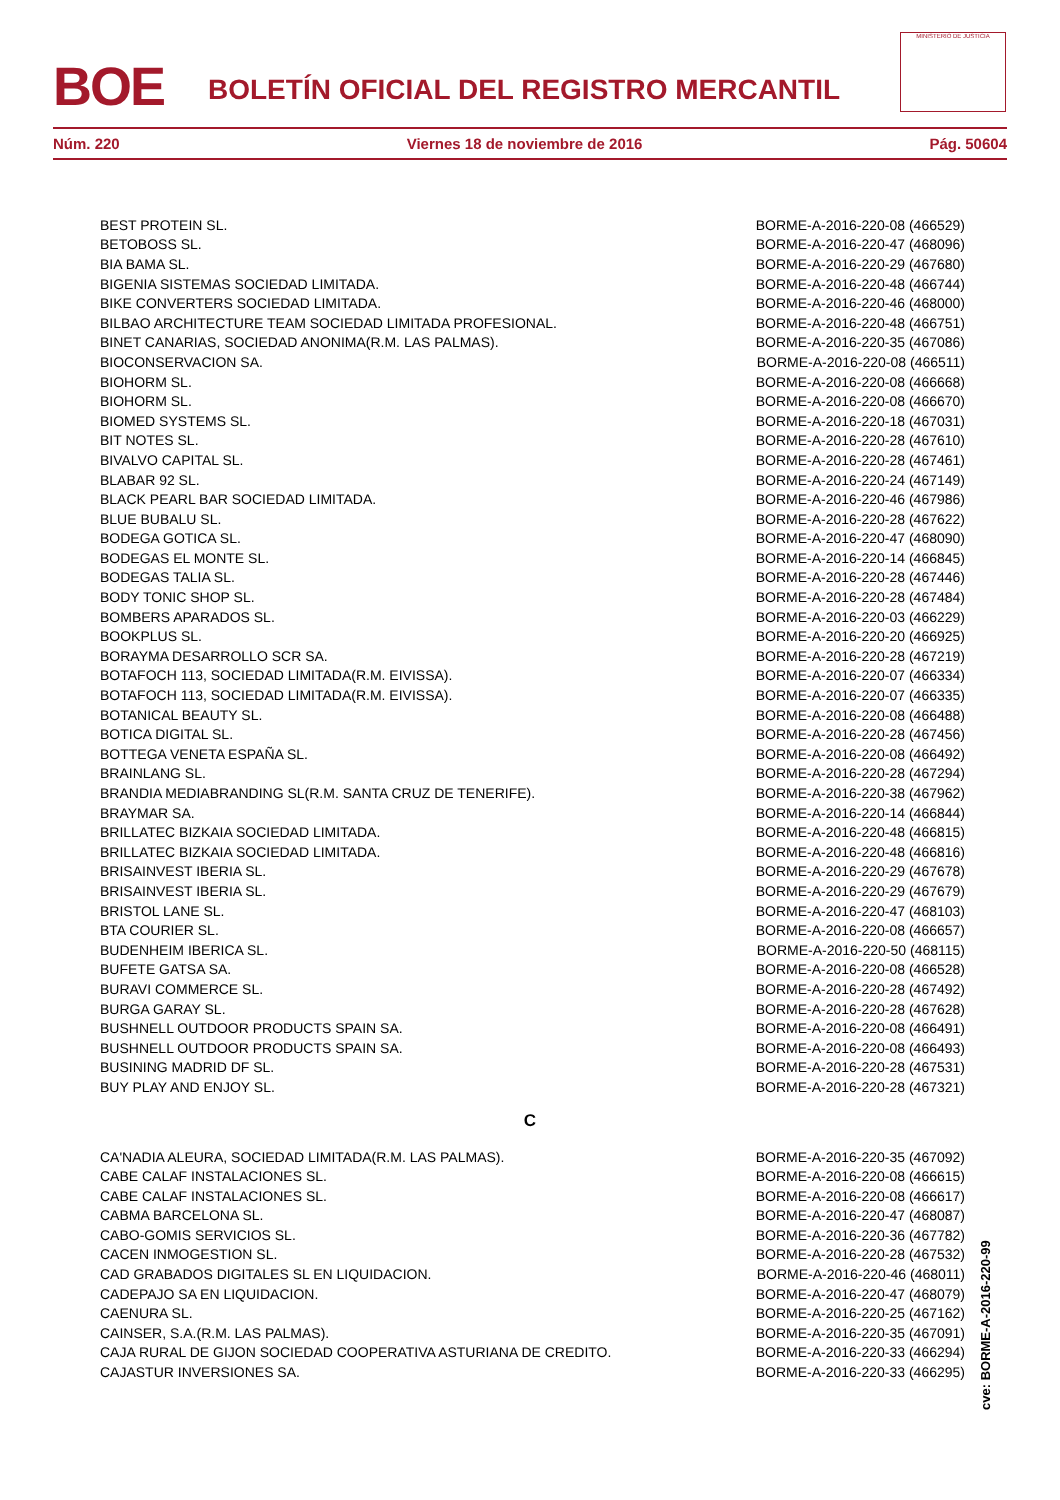BOE
BOLETÍN OFICIAL DEL REGISTRO MERCANTIL
MINISTERIO DE JUSTICIA
Núm. 220 Viernes 18 de noviembre de 2016 Pág. 50604
| BEST PROTEIN SL. | BORME-A-2016-220-08 (466529) |
| BETOBOSS SL. | BORME-A-2016-220-47 (468096) |
| BIA BAMA SL. | BORME-A-2016-220-29 (467680) |
| BIGENIA SISTEMAS SOCIEDAD LIMITADA. | BORME-A-2016-220-48 (466744) |
| BIKE CONVERTERS SOCIEDAD LIMITADA. | BORME-A-2016-220-46 (468000) |
| BILBAO ARCHITECTURE TEAM SOCIEDAD LIMITADA PROFESIONAL. | BORME-A-2016-220-48 (466751) |
| BINET CANARIAS, SOCIEDAD ANONIMA(R.M. LAS PALMAS). | BORME-A-2016-220-35 (467086) |
| BIOCONSERVACION SA. | BORME-A-2016-220-08 (466511) |
| BIOHORM SL. | BORME-A-2016-220-08 (466668) |
| BIOHORM SL. | BORME-A-2016-220-08 (466670) |
| BIOMED SYSTEMS SL. | BORME-A-2016-220-18 (467031) |
| BIT NOTES SL. | BORME-A-2016-220-28 (467610) |
| BIVALVO CAPITAL SL. | BORME-A-2016-220-28 (467461) |
| BLABAR 92 SL. | BORME-A-2016-220-24 (467149) |
| BLACK PEARL BAR SOCIEDAD LIMITADA. | BORME-A-2016-220-46 (467986) |
| BLUE BUBALU SL. | BORME-A-2016-220-28 (467622) |
| BODEGA GOTICA SL. | BORME-A-2016-220-47 (468090) |
| BODEGAS EL MONTE SL. | BORME-A-2016-220-14 (466845) |
| BODEGAS TALIA SL. | BORME-A-2016-220-28 (467446) |
| BODY TONIC SHOP SL. | BORME-A-2016-220-28 (467484) |
| BOMBERS APARADOS SL. | BORME-A-2016-220-03 (466229) |
| BOOKPLUS SL. | BORME-A-2016-220-20 (466925) |
| BORAYMA DESARROLLO SCR SA. | BORME-A-2016-220-28 (467219) |
| BOTAFOCH 113, SOCIEDAD LIMITADA(R.M. EIVISSA). | BORME-A-2016-220-07 (466334) |
| BOTAFOCH 113, SOCIEDAD LIMITADA(R.M. EIVISSA). | BORME-A-2016-220-07 (466335) |
| BOTANICAL BEAUTY SL. | BORME-A-2016-220-08 (466488) |
| BOTICA DIGITAL SL. | BORME-A-2016-220-28 (467456) |
| BOTTEGA VENETA ESPAÑA SL. | BORME-A-2016-220-08 (466492) |
| BRAINLANG SL. | BORME-A-2016-220-28 (467294) |
| BRANDIA MEDIABRANDING SL(R.M. SANTA CRUZ DE TENERIFE). | BORME-A-2016-220-38 (467962) |
| BRAYMAR SA. | BORME-A-2016-220-14 (466844) |
| BRILLATEC BIZKAIA SOCIEDAD LIMITADA. | BORME-A-2016-220-48 (466815) |
| BRILLATEC BIZKAIA SOCIEDAD LIMITADA. | BORME-A-2016-220-48 (466816) |
| BRISAINVEST IBERIA SL. | BORME-A-2016-220-29 (467678) |
| BRISAINVEST IBERIA SL. | BORME-A-2016-220-29 (467679) |
| BRISTOL LANE SL. | BORME-A-2016-220-47 (468103) |
| BTA COURIER SL. | BORME-A-2016-220-08 (466657) |
| BUDENHEIM IBERICA SL. | BORME-A-2016-220-50 (468115) |
| BUFETE GATSA SA. | BORME-A-2016-220-08 (466528) |
| BURAVI COMMERCE SL. | BORME-A-2016-220-28 (467492) |
| BURGA GARAY SL. | BORME-A-2016-220-28 (467628) |
| BUSHNELL OUTDOOR PRODUCTS SPAIN SA. | BORME-A-2016-220-08 (466491) |
| BUSHNELL OUTDOOR PRODUCTS SPAIN SA. | BORME-A-2016-220-08 (466493) |
| BUSINING MADRID DF SL. | BORME-A-2016-220-28 (467531) |
| BUY PLAY AND ENJOY SL. | BORME-A-2016-220-28 (467321) |
C
| CA'NADIA ALEURA, SOCIEDAD LIMITADA(R.M. LAS PALMAS). | BORME-A-2016-220-35 (467092) |
| CABE CALAF INSTALACIONES SL. | BORME-A-2016-220-08 (466615) |
| CABE CALAF INSTALACIONES SL. | BORME-A-2016-220-08 (466617) |
| CABMA BARCELONA SL. | BORME-A-2016-220-47 (468087) |
| CABO-GOMIS SERVICIOS SL. | BORME-A-2016-220-36 (467782) |
| CACEN INMOGESTION SL. | BORME-A-2016-220-28 (467532) |
| CAD GRABADOS DIGITALES SL EN LIQUIDACION. | BORME-A-2016-220-46 (468011) |
| CADEPAJO SA EN LIQUIDACION. | BORME-A-2016-220-47 (468079) |
| CAENURA SL. | BORME-A-2016-220-25 (467162) |
| CAINSER, S.A.(R.M. LAS PALMAS). | BORME-A-2016-220-35 (467091) |
| CAJA RURAL DE GIJON SOCIEDAD COOPERATIVA ASTURIANA DE CREDITO. | BORME-A-2016-220-33 (466294) |
| CAJASTUR INVERSIONES SA. | BORME-A-2016-220-33 (466295) |
cve: BORME-A-2016-220-99